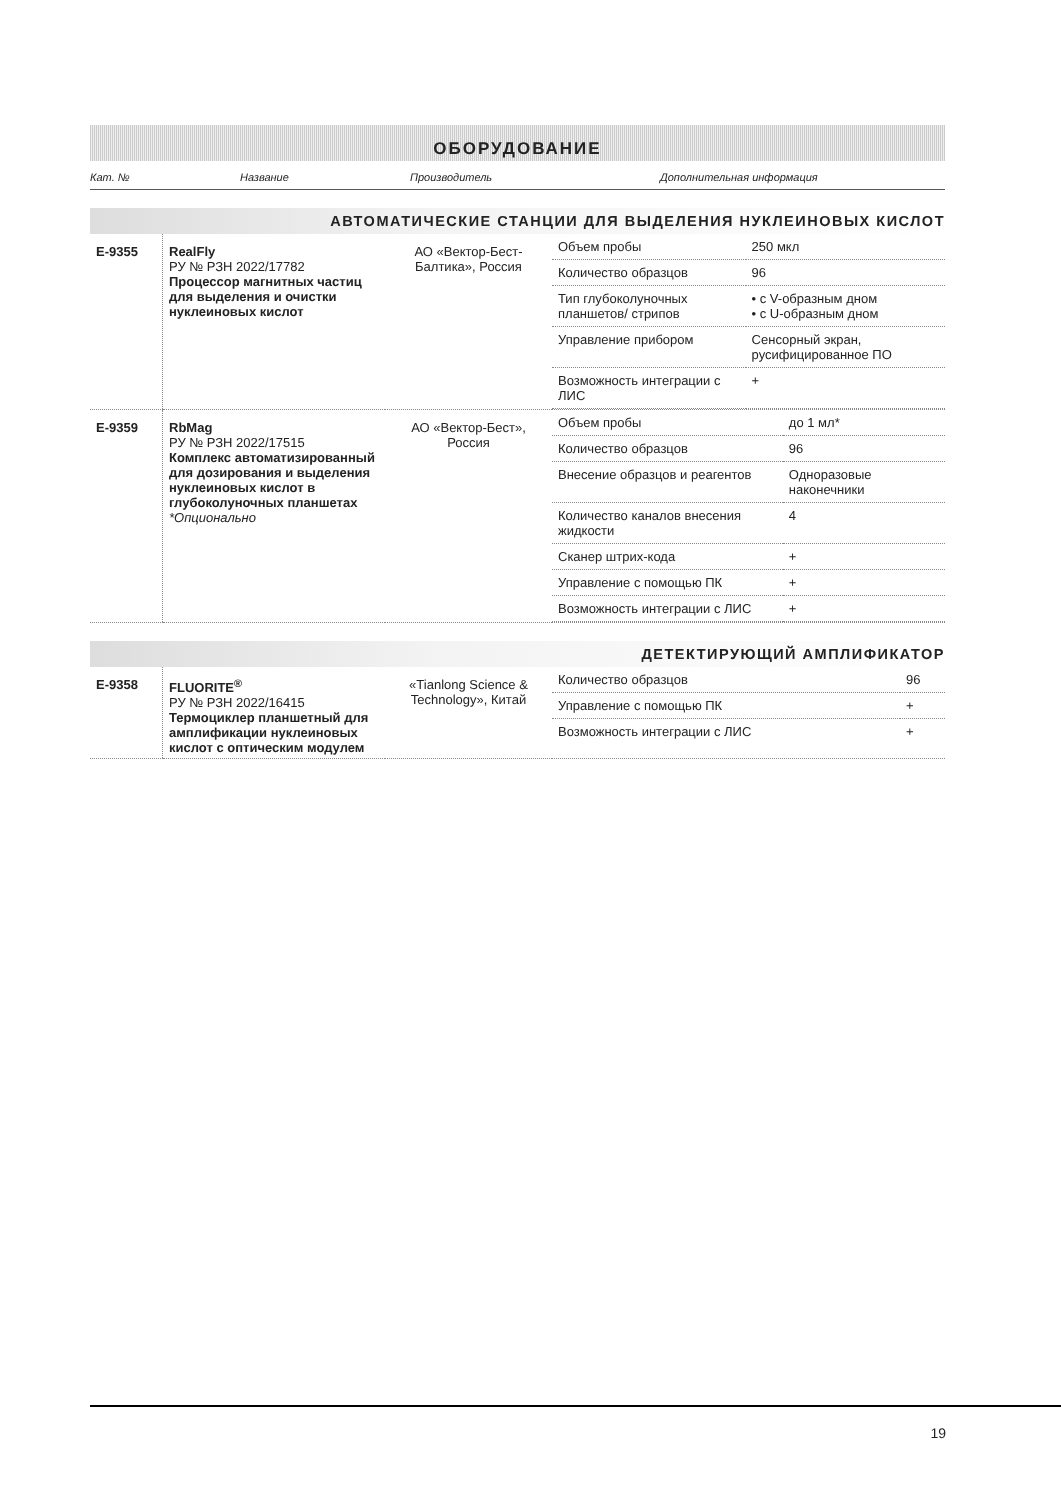ОБОРУДОВАНИЕ
| Кат. № | Название | Производитель | Дополнительная информация |
АВТОМАТИЧЕСКИЕ СТАНЦИИ ДЛЯ ВЫДЕЛЕНИЯ НУКЛЕИНОВЫХ КИСЛОТ
| E-9355 | RealFly РУ № РЗН 2022/17782 Процессор магнитных частиц для выделения и очистки нуклеиновых кислот | АО «Вектор-Бест-Балтика», Россия | / Объем пробы / 250 мкл / / Количество образцов / 96 / / Тип глубоколуночных планшетов/ стрипов / • с V-образным дном • с U-образным дном / / Управление прибором / Сенсорный экран, русифицированное ПО / / Возможность интеграции с ЛИС / + / |
| E-9359 | RbMag РУ № РЗН 2022/17515 Комплекс автоматизированный для дозирования и выделения нуклеиновых кислот в глубоколуночных планшетах *Опционально | АО «Вектор-Бест», Россия | / Объем пробы / до 1 мл* / / Количество образцов / 96 / / Внесение образцов и реагентов / Одноразовые наконечники / / Количество каналов внесения жидкости / 4 / / Сканер штрих-кода / + / / Управление с помощью ПК / + / / Возможность интеграции с ЛИС / + / |
ДЕТЕКТИРУЮЩИЙ АМПЛИФИКАТОР
| E-9358 | FLUORITE<sup>®</sup> РУ № РЗН 2022/16415 Термоциклер планшетный для амплификации нуклеиновых кислот с оптическим модулем | «Tianlong Science & Technology», Китай | / Количество образцов / 96 / / Управление с помощью ПК / + / / Возможность интеграции с ЛИС / + / |
19